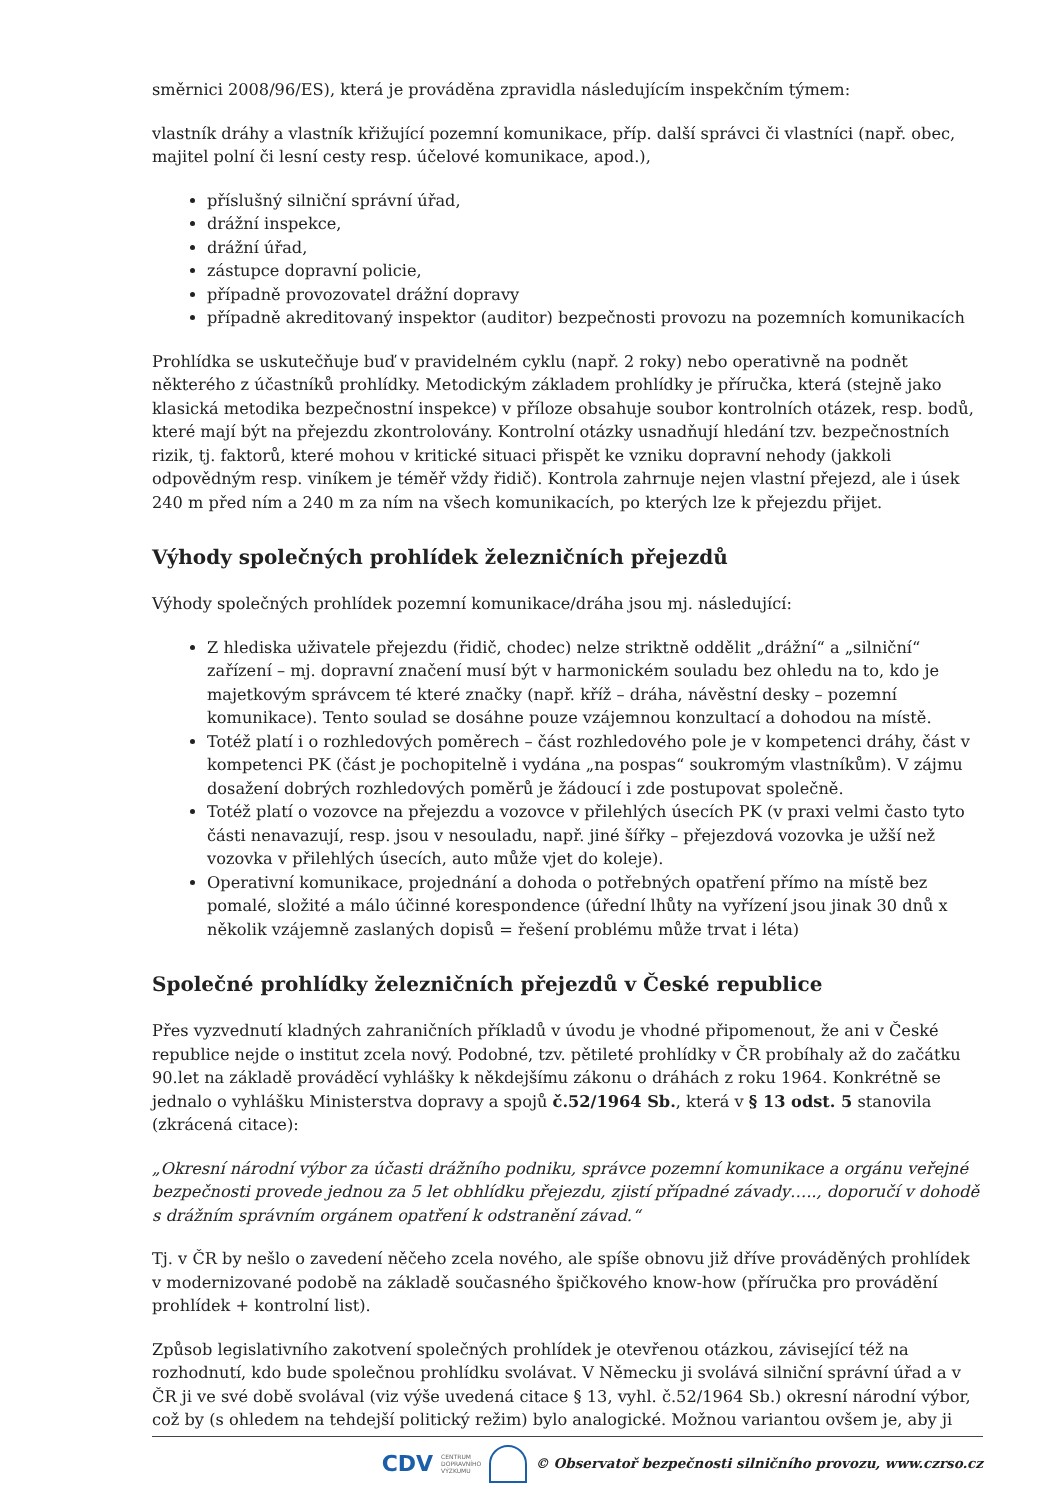směrnici 2008/96/ES), která je prováděna zpravidla následujícím inspekčním týmem:
vlastník dráhy a vlastník křižující pozemní komunikace, příp. další správci či vlastníci (např. obec, majitel polní či lesní cesty resp. účelové komunikace, apod.),
příslušný silniční správní úřad,
drážní inspekce,
drážní úřad,
zástupce dopravní policie,
případně provozovatel drážní dopravy
případně akreditovaný inspektor (auditor) bezpečnosti provozu na pozemních komunikacích
Prohlídka se uskutečňuje buď v pravidelném cyklu (např. 2 roky) nebo operativně na podnět některého z účastníků prohlídky. Metodickým základem prohlídky je příručka, která (stejně jako klasická metodika bezpečnostní inspekce) v příloze obsahuje soubor kontrolních otázek, resp. bodů, které mají být na přejezdu zkontrolovány. Kontrolní otázky usnadňují hledání tzv. bezpečnostních rizik, tj. faktorů, které mohou v kritické situaci přispět ke vzniku dopravní nehody (jakkoli odpovědným resp. viníkem je téměř vždy řidič). Kontrola zahrnuje nejen vlastní přejezd, ale i úsek 240 m před ním a 240 m za ním na všech komunikacích, po kterých lze k přejezdu přijet.
Výhody společných prohlídek železničních přejezdů
Výhody společných prohlídek pozemní komunikace/dráha jsou mj. následující:
Z hlediska uživatele přejezdu (řidič, chodec) nelze striktně oddělit „drážní“ a „silniční“ zařízení – mj. dopravní značení musí být v harmonickém souladu bez ohledu na to, kdo je majetkovým správcem té které značky (např. kříž – dráha, návěstní desky – pozemní komunikace). Tento soulad se dosáhne pouze vzájemnou konzultací a dohodou na místě.
Totéž platí i o rozhledových poměrech – část rozhledového pole je v kompetenci dráhy, část v kompetenci PK (část je pochopitelně i vydána „na pospas“ soukromým vlastníkům). V zájmu dosažení dobrých rozhledových poměrů je žádoucí i zde postupovat společně.
Totéž platí o vozovce na přejezdu a vozovce v přilehlých úsecích PK (v praxi velmi často tyto části nenavazují, resp. jsou v nesouladu, např. jiné šířky – přejezdová vozovka je užší než vozovka v přilehlých úsecích, auto může vjet do koleje).
Operativní komunikace, projednání a dohoda o potřebných opatření přímo na místě bez pomalé, složité a málo účinné korespondence (úřední lhůty na vyřízení jsou jinak 30 dnů x několik vzájemně zaslaných dopisů = řešení problému může trvat i léta)
Společné prohlídky železničních přejezdů v České republice
Přes vyzvednutí kladných zahraničních příkladů v úvodu je vhodné připomenout, že ani v České republice nejde o institut zcela nový. Podobné, tzv. pětileté prohlídky v ČR probíhaly až do začátku 90.let na základě prováděcí vyhlášky k někdejšímu zákonu o dráhách z roku 1964. Konkrétně se jednalo o vyhlášku Ministerstva dopravy a spojů č.52/1964 Sb., která v § 13 odst. 5 stanovila (zkrácená citace):
„Okresní národní výbor za účasti drážního podniku, správce pozemní komunikace a orgánu veřejné bezpečnosti provede jednou za 5 let obhlídku přejezdu, zjistí případné závady….., doporučí v dohodě s drážním správním orgánem opatření k odstranění závad.“
Tj. v ČR by nešlo o zavedení něčeho zcela nového, ale spíše obnovu již dříve prováděných prohlídek v modernizované podobě na základě současného špičkového know-how (příručka pro provádění prohlídek + kontrolní list).
Způsob legislativního zakotvení společných prohlídek je otevřenou otázkou, závisející též na rozhodnutí, kdo bude společnou prohlídku svolávat. V Německu ji svolává silniční správní úřad a v ČR ji ve své době svolával (viz výše uvedená citace § 13, vyhl. č.52/1964 Sb.) okresní národní výbor, což by (s ohledem na tehdejší politický režim) bylo analogické. Možnou variantou ovšem je, aby ji
CDV CENTRUM
DOPRAVNÍHO
VÝZKUMU © Observatoř bezpečnosti silničního provozu, www.czrso.cz